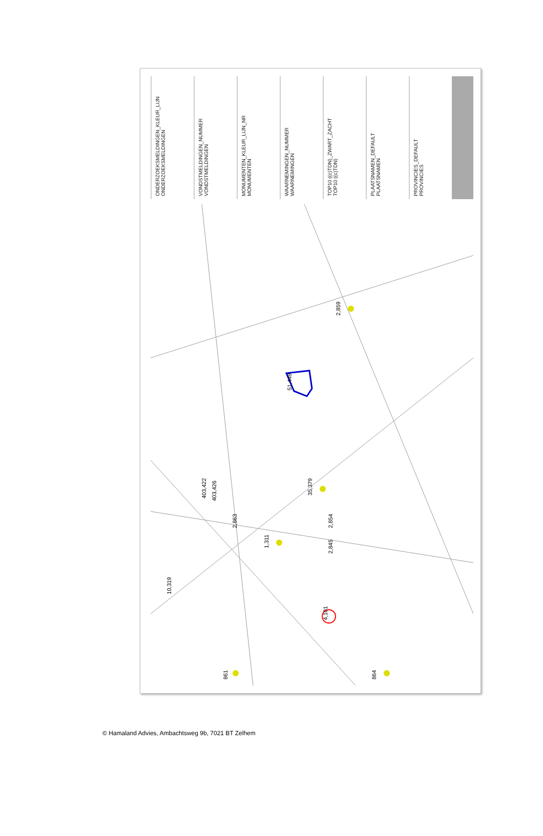ONDERZOEKSMELDINGEN_KLEUR_LIJN
ONDERZOEKSMELDINGEN
VONDSTMELDINGEN_NUMMER
VONDSTMELDINGEN
MONUMENTEN_KLEUR_LIJN_NR
MONUMENTEN
WAARNEMINGEN_NUMMER
WAARNEMINGEN
TOP10 ((c)TDN)_ZWART_ZACHT
TOP10 ((c)TDN)
PLAATSNAMEN_DEFAULT
PLAATSNAMEN
PROVINCIES_DEFAULT
PROVINCIES
2,859
51,449
403,422
403,426
35,379
2,863
2,854
1,311
2,845
10,319
4,101
861
864
© Hamaland Advies, Ambachtsweg 9b, 7021 BT Zelhem